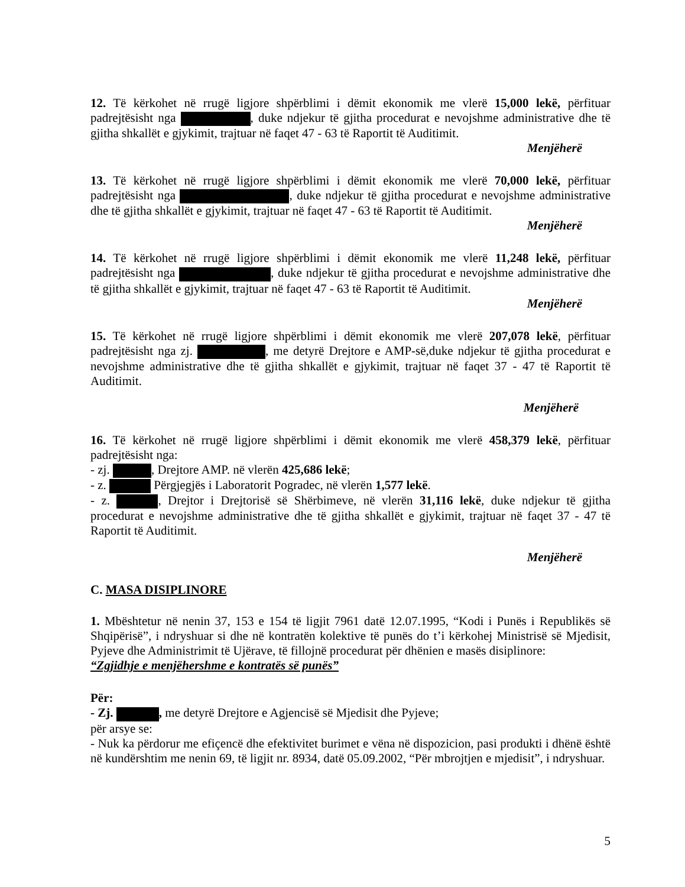12. Të kërkohet në rrugë ligjore shpërblimi i dëmit ekonomik me vlerë 15,000 lekë, përfituar padrejtësisht nga , duke ndjekur të gjitha procedurat e nevojshme administrative dhe të gjitha shkallët e gjykimit, trajtuar në faqet 47 - 63 të Raportit të Auditimit.
Menjëherë
13. Të kërkohet në rrugë ligjore shpërblimi i dëmit ekonomik me vlerë 70,000 lekë, përfituar padrejtësisht nga , duke ndjekur të gjitha procedurat e nevojshme administrative dhe të gjitha shkallët e gjykimit, trajtuar në faqet 47 - 63 të Raportit të Auditimit.
Menjëherë
14. Të kërkohet në rrugë ligjore shpërblimi i dëmit ekonomik me vlerë 11,248 lekë, përfituar padrejtësisht nga , duke ndjekur të gjitha procedurat e nevojshme administrative dhe të gjitha shkallët e gjykimit, trajtuar në faqet 47 - 63 të Raportit të Auditimit.
Menjëherë
15. Të kërkohet në rrugë ligjore shpërblimi i dëmit ekonomik me vlerë 207,078 lekë, përfituar padrejtësisht nga zj. , me detyrë Drejtore e AMP-së,duke ndjekur të gjitha procedurat e nevojshme administrative dhe të gjitha shkallët e gjykimit, trajtuar në faqet 37 - 47 të Raportit të Auditimit.
Menjëherë
16. Të kërkohet në rrugë ligjore shpërblimi i dëmit ekonomik me vlerë 458,379 lekë, përfituar padrejtësisht nga:
- zj. , Drejtore AMP. në vlerën 425,686 lekë;
- z. Përgjegjës i Laboratorit Pogradec, në vlerën 1,577 lekë.
- z. , Drejtor i Drejtorisë së Shërbimeve, në vlerën 31,116 lekë, duke ndjekur të gjitha procedurat e nevojshme administrative dhe të gjitha shkallët e gjykimit, trajtuar në faqet 37 - 47 të Raportit të Auditimit.
Menjëherë
C. MASA DISIPLINORE
1. Mbështetur në nenin 37, 153 e 154 të ligjit 7961 datë 12.07.1995, “Kodi i Punës i Republikës së Shqipërisë”, i ndryshuar si dhe në kontratën kolektive të punës do t’i kërkohej Ministrisë së Mjedisit, Pyjeve dhe Administrimit të Ujërave, të fillojnë procedurat për dhënien e masës disiplinore:
“Zgjidhje e menjëhershme e kontratës së punës”
Për:
- Zj. , me detyrë Drejtore e Agjencisë së Mjedisit dhe Pyjeve;
për arsye se:
- Nuk ka përdorur me efiçencë dhe efektivitet burimet e vëna në dispozicion, pasi produkti i dhënë është në kundërshtim me nenin 69, të ligjit nr. 8934, datë 05.09.2002, “Për mbrojtjen e mjedisit”, i ndryshuar.
5